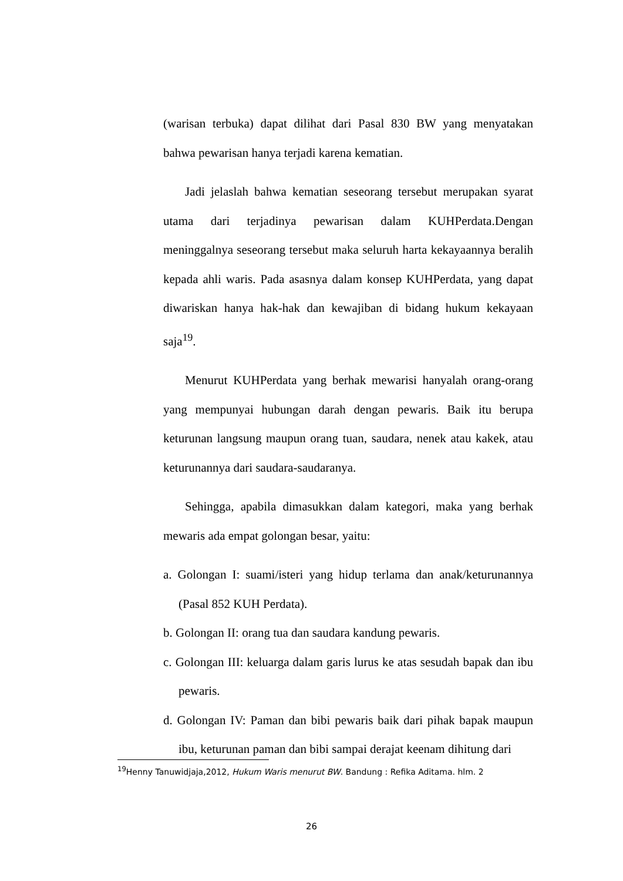(warisan terbuka) dapat dilihat dari Pasal 830 BW yang menyatakan bahwa pewarisan hanya terjadi karena kematian.
Jadi jelaslah bahwa kematian seseorang tersebut merupakan syarat utama dari terjadinya pewarisan dalam KUHPerdata.Dengan meninggalnya seseorang tersebut maka seluruh harta kekayaannya beralih kepada ahli waris. Pada asasnya dalam konsep KUHPerdata, yang dapat diwariskan hanya hak-hak dan kewajiban di bidang hukum kekayaan saja<sup>19</sup>.
Menurut KUHPerdata yang berhak mewarisi hanyalah orang-orang yang mempunyai hubungan darah dengan pewaris. Baik itu berupa keturunan langsung maupun orang tuan, saudara, nenek atau kakek, atau keturunannya dari saudara-saudaranya.
Sehingga, apabila dimasukkan dalam kategori, maka yang berhak mewaris ada empat golongan besar, yaitu:
a. Golongan I: suami/isteri yang hidup terlama dan anak/keturunannya (Pasal 852 KUH Perdata).
b. Golongan II: orang tua dan saudara kandung pewaris.
c. Golongan III: keluarga dalam garis lurus ke atas sesudah bapak dan ibu pewaris.
d. Golongan IV: Paman dan bibi pewaris baik dari pihak bapak maupun ibu, keturunan paman dan bibi sampai derajat keenam dihitung dari
<sup>19</sup> Henny Tanuwidjaja,2012, Hukum Waris menurut BW. Bandung : Refika Aditama. hlm. 2
26